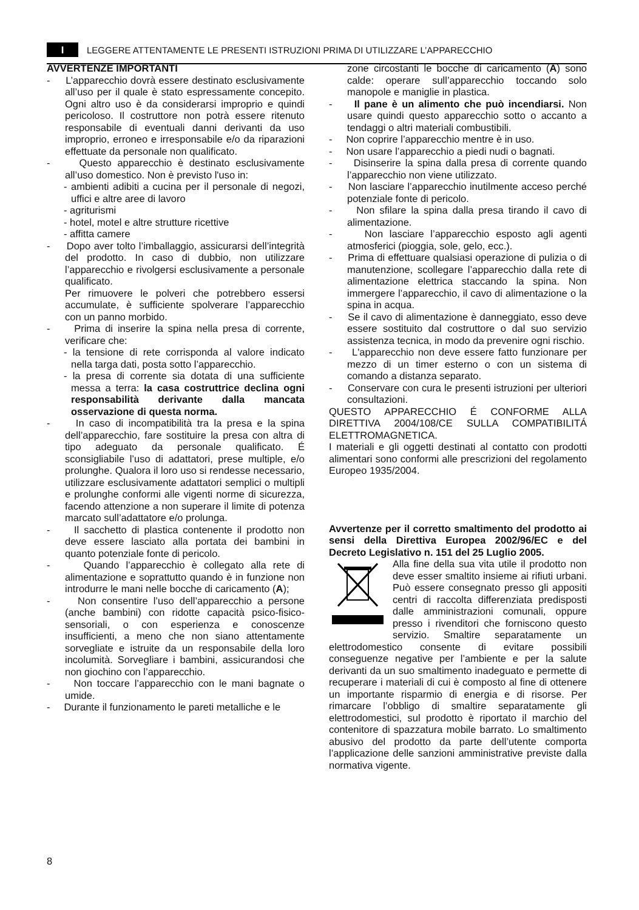I LEGGERE ATTENTAMENTE LE PRESENTI ISTRUZIONI PRIMA DI UTILIZZARE L’APPARECCHIO
AVVERTENZE IMPORTANTI
- L’apparecchio dovrà essere destinato esclusivamente all’uso per il quale è stato espressamente concepito. Ogni altro uso è da considerarsi improprio e quindi pericoloso. Il costruttore non potrà essere ritenuto responsabile di eventuali danni derivanti da uso improprio, erroneo e irresponsabile e/o da riparazioni effettuate da personale non qualificato.
- Questo apparecchio è destinato esclusivamente all’uso domestico. Non è previsto l'uso in:
- ambienti adibiti a cucina per il personale di negozi, uffici e altre aree di lavoro
- agriturismi
- hotel, motel e altre strutture ricettive
- affitta camere
- Dopo aver tolto l’imballaggio, assicurarsi dell’integrità del prodotto. In caso di dubbio, non utilizzare l’apparecchio e rivolgersi esclusivamente a personale qualificato.
Per rimuovere le polveri che potrebbero essersi accumulate, è sufficiente spolverare l’apparecchio con un panno morbido.
- Prima di inserire la spina nella presa di corrente, verificare che:
- la tensione di rete corrisponda al valore indicato nella targa dati, posta sotto l’apparecchio.
- la presa di corrente sia dotata di una sufficiente messa a terra: la casa costruttrice declina ogni responsabilità derivante dalla mancata osservazione di questa norma.
- In caso di incompatibilità tra la presa e la spina dell’apparecchio, fare sostituire la presa con altra di tipo adeguato da personale qualificato. É sconsigliabile l’uso di adattatori, prese multiple, e/o prolunghe. Qualora il loro uso si rendesse necessario, utilizzare esclusivamente adattatori semplici o multipli e prolunghe conformi alle vigenti norme di sicurezza, facendo attenzione a non superare il limite di potenza marcato sull’adattatore e/o prolunga.
- Il sacchetto di plastica contenente il prodotto non deve essere lasciato alla portata dei bambini in quanto potenziale fonte di pericolo.
- Quando l’apparecchio è collegato alla rete di alimentazione e soprattutto quando è in funzione non introdurre le mani nelle bocche di caricamento (A);
- Non consentire l’uso dell’apparecchio a persone (anche bambini) con ridotte capacità psico-fisico-sensoriali, o con esperienza e conoscenze insufficienti, a meno che non siano attentamente sorvegliate e istruite da un responsabile della loro incolumità. Sorvegliare i bambini, assicurandosi che non giochino con l’apparecchio.
- Non toccare l’apparecchio con le mani bagnate o umide.
- Durante il funzionamento le pareti metalliche e le
zone circostanti le bocche di caricamento (A) sono calde: operare sull’apparecchio toccando solo manopole e maniglie in plastica.
- Il pane è un alimento che può incendiarsi. Non usare quindi questo apparecchio sotto o accanto a tendaggi o altri materiali combustibili.
- Non coprire l’apparecchio mentre è in uso.
- Non usare l’apparecchio a piedi nudi o bagnati.
- Disinserire la spina dalla presa di corrente quando l’apparecchio non viene utilizzato.
- Non lasciare l’apparecchio inutilmente acceso perché potenziale fonte di pericolo.
- Non sfilare la spina dalla presa tirando il cavo di alimentazione.
- Non lasciare l’apparecchio esposto agli agenti atmosferici (pioggia, sole, gelo, ecc.).
- Prima di effettuare qualsiasi operazione di pulizia o di manutenzione, scollegare l’apparecchio dalla rete di alimentazione elettrica staccando la spina. Non immergere l’apparecchio, il cavo di alimentazione o la spina in acqua.
- Se il cavo di alimentazione è danneggiato, esso deve essere sostituito dal costruttore o dal suo servizio assistenza tecnica, in modo da prevenire ogni rischio.
- L'apparecchio non deve essere fatto funzionare per mezzo di un timer esterno o con un sistema di comando a distanza separato.
- Conservare con cura le presenti istruzioni per ulteriori consultazioni.
QUESTO APPARECCHIO É CONFORME ALLA DIRETTIVA 2004/108/CE SULLA COMPATIBILITÁ ELETTROMAGNETICA.
I materiali e gli oggetti destinati al contatto con prodotti alimentari sono conformi alle prescrizioni del regolamento Europeo 1935/2004.
Avvertenze per il corretto smaltimento del prodotto ai sensi della Direttiva Europea 2002/96/EC e del Decreto Legislativo n. 151 del 25 Luglio 2005.
Alla fine della sua vita utile il prodotto non deve esser smaltito insieme ai rifiuti urbani. Può essere consegnato presso gli appositi centri di raccolta differenziata predisposti dalle amministrazioni comunali, oppure presso i rivenditori che forniscono questo servizio. Smaltire separatamente un elettrodomestico consente di evitare possibili conseguenze negative per l’ambiente e per la salute derivanti da un suo smaltimento inadeguato e permette di recuperare i materiali di cui è composto al fine di ottenere un importante risparmio di energia e di risorse. Per rimarcare l’obbligo di smaltire separatamente gli elettrodomestici, sul prodotto è riportato il marchio del contenitore di spazzatura mobile barrato. Lo smaltimento abusivo del prodotto da parte dell’utente comporta l’applicazione delle sanzioni amministrative previste dalla normativa vigente.
8